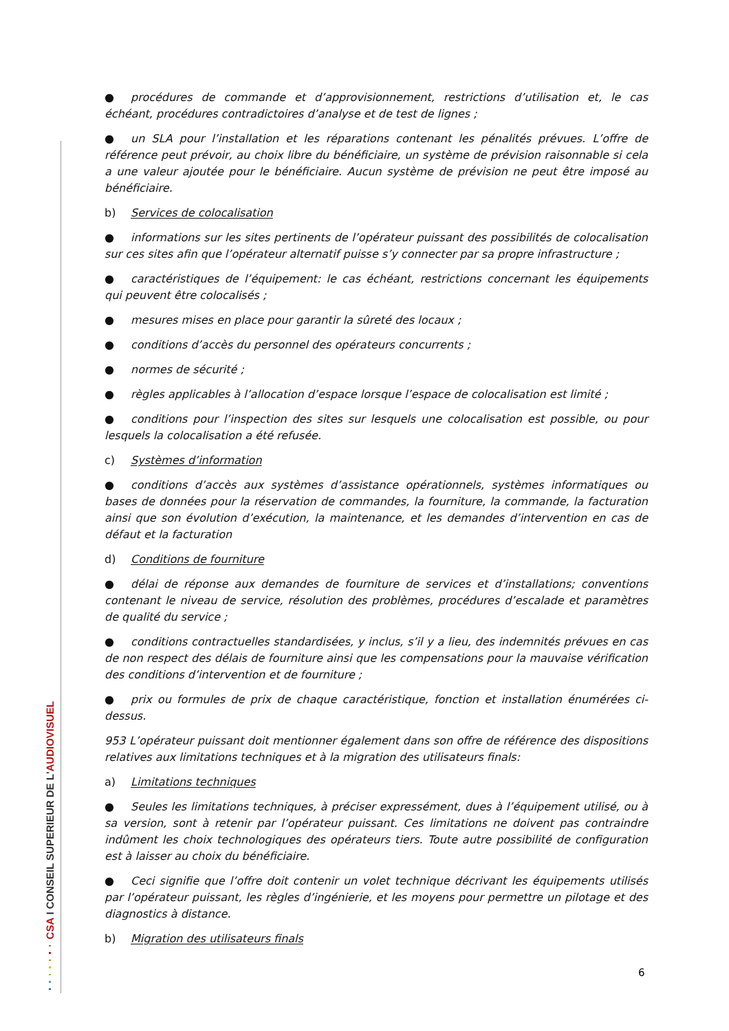CSA I CONSEIL SUPERIEUR DE L'AUDIOVISUEL
● procédures de commande et d’approvisionnement, restrictions d’utilisation et, le cas échéant, procédures contradictoires d’analyse et de test de lignes ;
● un SLA pour l’installation et les réparations contenant les pénalités prévues. L’offre de référence peut prévoir, au choix libre du bénéficiaire, un système de prévision raisonnable si cela a une valeur ajoutée pour le bénéficiaire. Aucun système de prévision ne peut être imposé au bénéficiaire.
b) Services de colocalisation
● informations sur les sites pertinents de l’opérateur puissant des possibilités de colocalisation sur ces sites afin que l’opérateur alternatif puisse s’y connecter par sa propre infrastructure ;
● caractéristiques de l’équipement: le cas échéant, restrictions concernant les équipements qui peuvent être colocalisés ;
● mesures mises en place pour garantir la sûreté des locaux ;
● conditions d’accès du personnel des opérateurs concurrents ;
● normes de sécurité ;
● règles applicables à l’allocation d’espace lorsque l’espace de colocalisation est limité ;
● conditions pour l’inspection des sites sur lesquels une colocalisation est possible, ou pour lesquels la colocalisation a été refusée.
c) Systèmes d’information
● conditions d’accès aux systèmes d’assistance opérationnels, systèmes informatiques ou bases de données pour la réservation de commandes, la fourniture, la commande, la facturation ainsi que son évolution d’exécution, la maintenance, et les demandes d’intervention en cas de défaut et la facturation
d) Conditions de fourniture
● délai de réponse aux demandes de fourniture de services et d’installations; conventions contenant le niveau de service, résolution des problèmes, procédures d’escalade et paramètres de qualité du service ;
● conditions contractuelles standardisées, y inclus, s’il y a lieu, des indemnités prévues en cas de non respect des délais de fourniture ainsi que les compensations pour la mauvaise vérification des conditions d’intervention et de fourniture ;
● prix ou formules de prix de chaque caractéristique, fonction et installation énumérées ci-dessus.
953 L’opérateur puissant doit mentionner également dans son offre de référence des dispositions relatives aux limitations techniques et à la migration des utilisateurs finals:
a) Limitations techniques
● Seules les limitations techniques, à préciser expressément, dues à l’équipement utilisé, ou à sa version, sont à retenir par l’opérateur puissant. Ces limitations ne doivent pas contraindre indûment les choix technologiques des opérateurs tiers. Toute autre possibilité de configuration est à laisser au choix du bénéficiaire.
● Ceci signifie que l’offre doit contenir un volet technique décrivant les équipements utilisés par l’opérateur puissant, les règles d’ingénierie, et les moyens pour permettre un pilotage et des diagnostics à distance.
b) Migration des utilisateurs finals
6